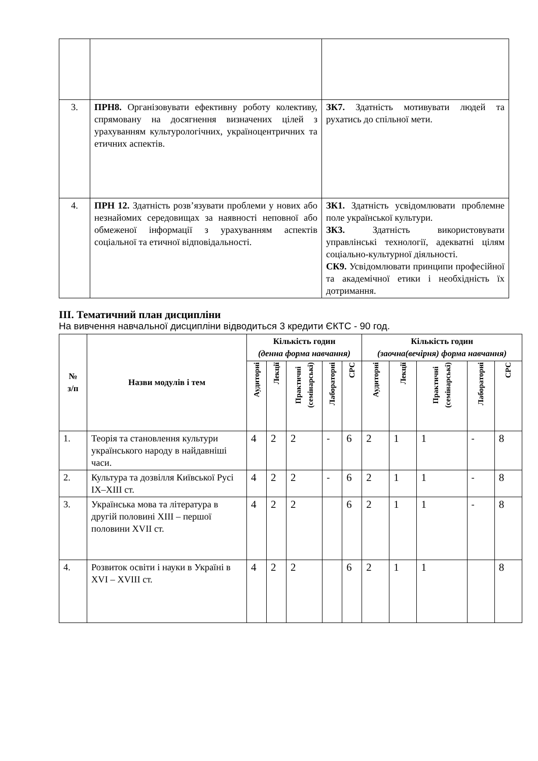| 3. | ПРН8. Організовувати ефективну роботу колективу, спрямовану на досягнення визначених цілей з урахуванням культурологічних, україноцентричних та етичних аспектів. | ЗК7. Здатність мотивувати людей та рухатись до спільної мети. |
| 4. | ПРН 12. Здатність розв’язувати проблеми у нових або незнайомих середовищах за наявності неповної або обмеженої інформації з урахуванням аспектів соціальної та етичної відповідальності. | ЗК1. Здатність усвідомлювати проблемне поле української культури. ЗК3. Здатність використовувати управлінські технології, адекватні цілям соціально-культурної діяльності. СК9. Усвідомлювати принципи професійної та академічної етики і необхідність їх дотримання. |
ІІІ. Тематичний план дисципліни
На вивчення навчальної дисципліни відводиться 3 кредити ЄКТС - 90 год.
| № з/п | Назви модулів і тем | Кількість годин (денна форма навчання) | | | | | Кількість годин (заочна(вечірня) форма навчання) | | | | |
| --- | --- | --- | --- | --- | --- | --- | --- | --- | --- | --- | --- |
| | | Аудиторні | Лекції | Практичні (семінарські) | Лабораторні | СРС | Аудиторні | Лекції | Практичні (семінарські) | Лабораторні | СРС |
| 1. | Теорія та становлення культури українського народу в найдавніші часи. | 4 | 2 | 2 | - | 6 | 2 | 1 | 1 | - | 8 |
| 2. | Культура та дозвілля Київської Русі IX–XIII ст. | 4 | 2 | 2 | - | 6 | 2 | 1 | 1 | - | 8 |
| 3. | Українська мова та література в другій половині XIII – першої половини XVII ст. | 4 | 2 | 2 | | 6 | 2 | 1 | 1 | - | 8 |
| 4. | Розвиток освіти і науки в Україні в XVI – XVIII ст. | 4 | 2 | 2 | | 6 | 2 | 1 | 1 | | 8 |